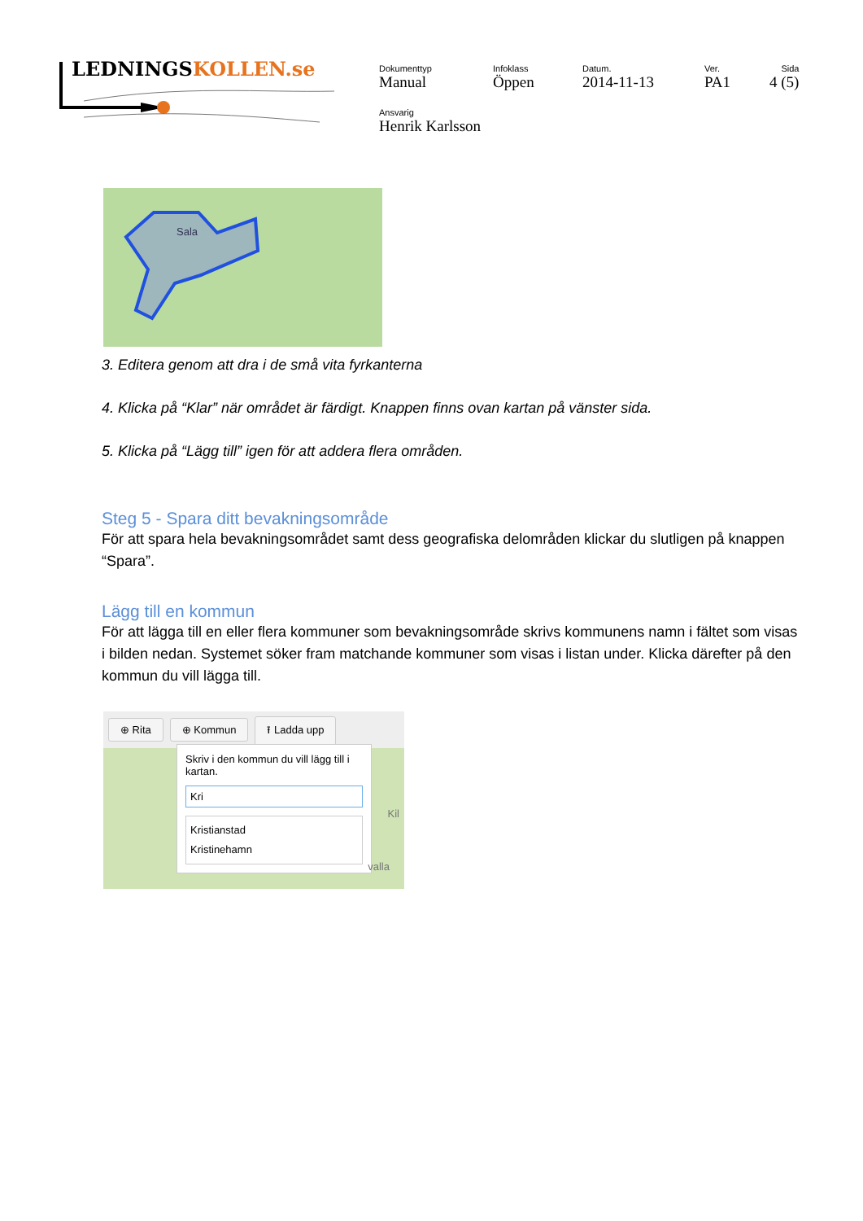LEDNINGSKOLLEN.se
| Dokumenttyp Manual | Infoklass Öppen | Datum. 2014-11-13 | Ver. PA1 | Sida 4 (5) |
| Ansvarig Henrik Karlsson | | | | |
Sala
3. Editera genom att dra i de små vita fyrkanterna
4. Klicka på “Klar” när området är färdigt. Knappen finns ovan kartan på vänster sida.
5. Klicka på “Lägg till” igen för att addera flera områden.
Steg 5 - Spara ditt bevakningsområde
För att spara hela bevakningsområdet samt dess geografiska delområden klickar du slutligen på knappen “Spara”.
Lägg till en kommun
För att lägga till en eller flera kommuner som bevakningsområde skrivs kommunens namn i fältet som visas i bilden nedan. Systemet söker fram matchande kommuner som visas i listan under. Klicka därefter på den kommun du vill lägga till.
⊕ Rita ⊕ Kommun ⭱ Ladda upp
Skriv i den kommun du vill lägg till i kartan.
Kri
Kristianstad
Kristinehamn
Kil
valla